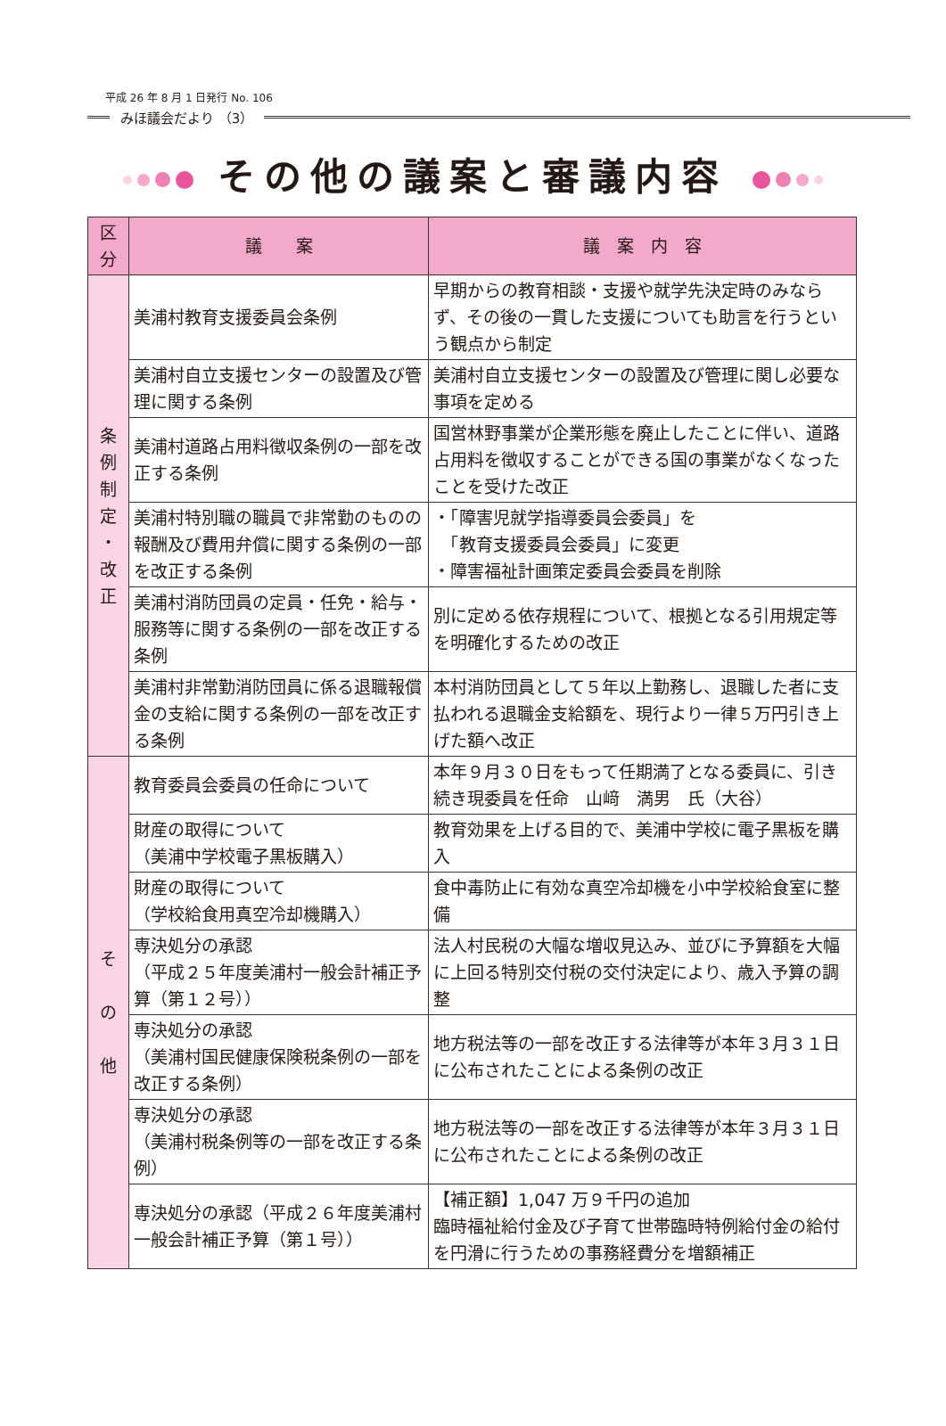平成 26 年 8 月 1 日発行 No. 106
みほ議会だより （3）
その他の議案と審議内容
| 区分 | 議 案 | 議 案 内 容 |
| --- | --- | --- |
| 条 例 制 定 ・ 改 正 | 美浦村教育支援委員会条例 | 早期からの教育相談・支援や就学先決定時のみならず、その後の一貫した支援についても助言を行うという観点から制定 |
| | 美浦村自立支援センターの設置及び管理に関する条例 | 美浦村自立支援センターの設置及び管理に関し必要な事項を定める |
| | 美浦村道路占用料徴収条例の一部を改正する条例 | 国営林野事業が企業形態を廃止したことに伴い、道路占用料を徴収することができる国の事業がなくなったことを受けた改正 |
| | 美浦村特別職の職員で非常勤のものの報酬及び費用弁償に関する条例の一部を改正する条例 | ・「障害児就学指導委員会委員」を 「教育支援委員会委員」に変更 ・障害福祉計画策定委員会委員を削除 |
| | 美浦村消防団員の定員・任免・給与・服務等に関する条例の一部を改正する条例 | 別に定める依存規程について、根拠となる引用規定等を明確化するための改正 |
| | 美浦村非常勤消防団員に係る退職報償金の支給に関する条例の一部を改正する条例 | 本村消防団員として５年以上勤務し、退職した者に支払われる退職金支給額を、現行より一律５万円引き上げた額へ改正 |
| そ の 他 | 教育委員会委員の任命について | 本年９月３０日をもって任期満了となる委員に、引き続き現委員を任命 山﨑 満男 氏（大谷） |
| | 財産の取得について （美浦中学校電子黒板購入） | 教育効果を上げる目的で、美浦中学校に電子黒板を購入 |
| | 財産の取得について （学校給食用真空冷却機購入） | 食中毒防止に有効な真空冷却機を小中学校給食室に整備 |
| | 専決処分の承認 （平成２５年度美浦村一般会計補正予算（第１２号）） | 法人村民税の大幅な増収見込み、並びに予算額を大幅に上回る特別交付税の交付決定により、歳入予算の調整 |
| | 専決処分の承認 （美浦村国民健康保険税条例の一部を改正する条例） | 地方税法等の一部を改正する法律等が本年３月３１日に公布されたことによる条例の改正 |
| | 専決処分の承認 （美浦村税条例等の一部を改正する条例） | 地方税法等の一部を改正する法律等が本年３月３１日に公布されたことによる条例の改正 |
| | 専決処分の承認（平成２６年度美浦村一般会計補正予算（第１号）） | 【補正額】1,047 万９千円の追加 臨時福祉給付金及び子育て世帯臨時特例給付金の給付を円滑に行うための事務経費分を増額補正 |